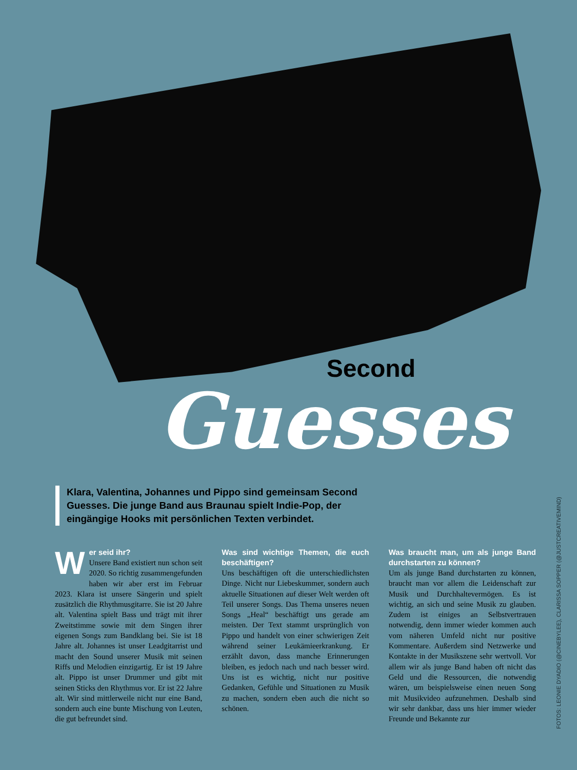Second
Guesses
Klara, Valentina, Johannes und Pippo sind gemeinsam Second Guesses. Die junge Band aus Braunau spielt Indie-Pop, der eingängige Hooks mit persönlichen Texten verbindet.
W
er seid ihr?
Unsere Band existiert nun schon seit 2020. So richtig zusammengefunden haben wir aber erst im Februar 2023. Klara ist unsere Sängerin und spielt zusätzlich die Rhythmusgitarre. Sie ist 20 Jahre alt. Valentina spielt Bass und trägt mit ihrer Zweitstimme sowie mit dem Singen ihrer eigenen Songs zum Bandklang bei. Sie ist 18 Jahre alt. Johannes ist unser Leadgitarrist und macht den Sound unserer Musik mit seinen Riffs und Melodien einzigartig. Er ist 19 Jahre alt. Pippo ist unser Drummer und gibt mit seinen Sticks den Rhythmus vor. Er ist 22 Jahre alt. Wir sind mittlerweile nicht nur eine Band, sondern auch eine bunte Mischung von Leuten, die gut befreundet sind.
Was sind wichtige Themen, die euch beschäftigen?
Uns beschäftigen oft die unterschiedlichsten Dinge. Nicht nur Liebeskummer, sondern auch aktuelle Situationen auf dieser Welt werden oft Teil unserer Songs. Das Thema unseres neuen Songs „Heal“ beschäftigt uns gerade am meisten. Der Text stammt ursprünglich von Pippo und handelt von einer schwierigen Zeit während seiner Leukämieerkrankung. Er erzählt davon, dass manche Erinnerungen bleiben, es jedoch nach und nach besser wird. Uns ist es wichtig, nicht nur positive Gedanken, Gefühle und Situationen zu Musik zu machen, sondern eben auch die nicht so schönen.
Was braucht man, um als junge Band durchstarten zu können?
Um als junge Band durchstarten zu können, braucht man vor allem die Leidenschaft zur Musik und Durchhaltevermögen. Es ist wichtig, an sich und seine Musik zu glauben. Zudem ist einiges an Selbstvertrauen notwendig, denn immer wieder kommen auch vom näheren Umfeld nicht nur positive Kommentare. Außerdem sind Netzwerke und Kontakte in der Musikszene sehr wertvoll. Vor allem wir als junge Band haben oft nicht das Geld und die Ressourcen, die notwendig wären, um beispielsweise einen neuen Song mit Musikvideo aufzunehmen. Deshalb sind wir sehr dankbar, dass uns hier immer wieder Freunde und Bekannte zur
FOTOS: LEONIE DYADIO (@CINEBYLEE), CLARISSA SOPPER (@JUSTCREATIVEMIND)